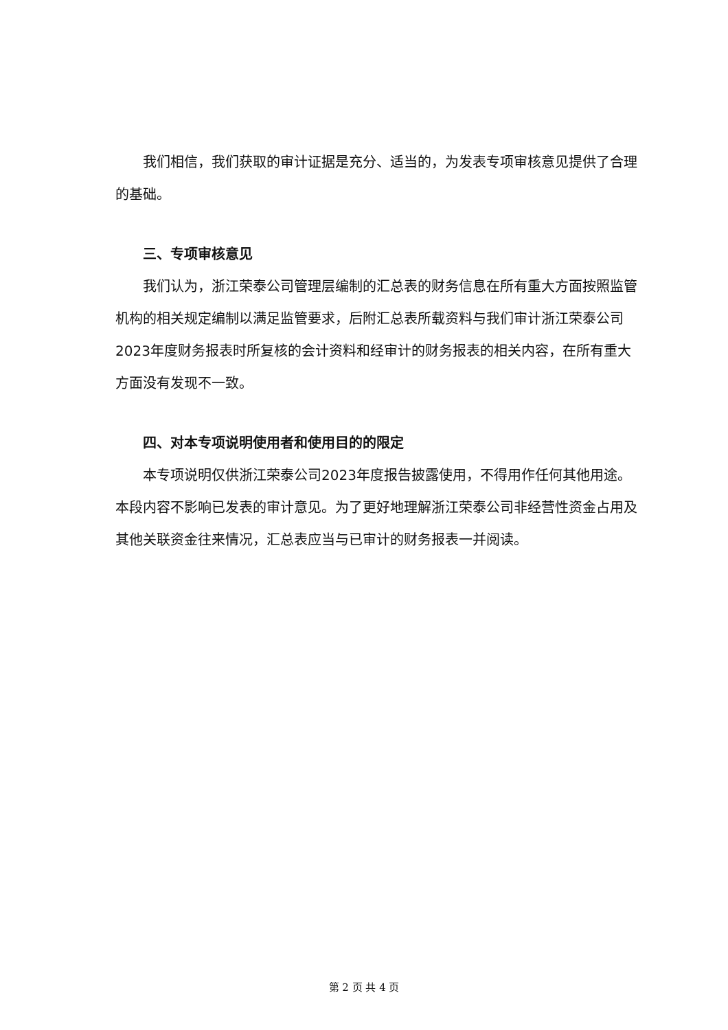我们相信，我们获取的审计证据是充分、适当的，为发表专项审核意见提供了合理的基础。
三、专项审核意见
我们认为，浙江荣泰公司管理层编制的汇总表的财务信息在所有重大方面按照监管机构的相关规定编制以满足监管要求，后附汇总表所载资料与我们审计浙江荣泰公司2023年度财务报表时所复核的会计资料和经审计的财务报表的相关内容，在所有重大方面没有发现不一致。
四、对本专项说明使用者和使用目的的限定
本专项说明仅供浙江荣泰公司2023年度报告披露使用，不得用作任何其他用途。本段内容不影响已发表的审计意见。为了更好地理解浙江荣泰公司非经营性资金占用及其他关联资金往来情况，汇总表应当与已审计的财务报表一并阅读。
第 2 页 共 4 页